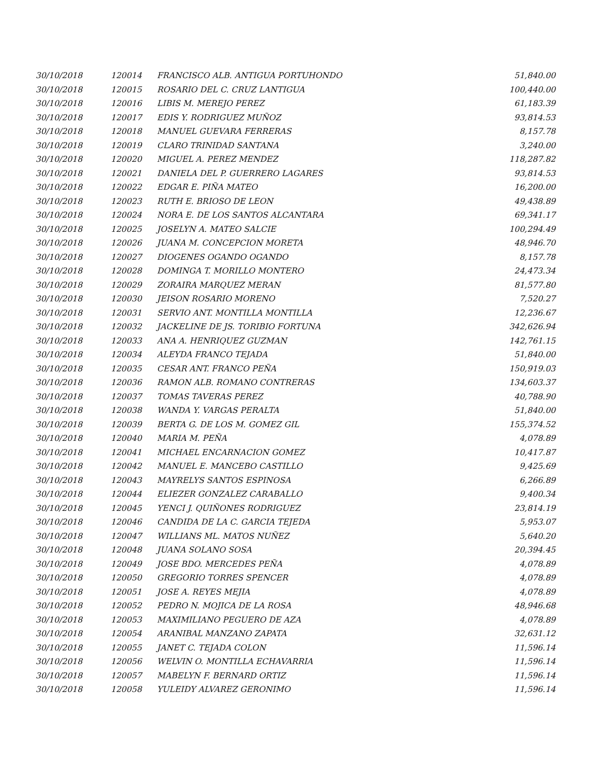| 30/10/2018 | 120014 | FRANCISCO ALB. ANTIGUA PORTUHONDO | 51,840.00 |
| 30/10/2018 | 120015 | ROSARIO DEL C. CRUZ LANTIGUA | 100,440.00 |
| 30/10/2018 | 120016 | LIBIS M. MEREJO PEREZ | 61,183.39 |
| 30/10/2018 | 120017 | EDIS Y. RODRIGUEZ MUÑOZ | 93,814.53 |
| 30/10/2018 | 120018 | MANUEL GUEVARA FERRERAS | 8,157.78 |
| 30/10/2018 | 120019 | CLARO TRINIDAD SANTANA | 3,240.00 |
| 30/10/2018 | 120020 | MIGUEL A. PEREZ MENDEZ | 118,287.82 |
| 30/10/2018 | 120021 | DANIELA DEL P. GUERRERO LAGARES | 93,814.53 |
| 30/10/2018 | 120022 | EDGAR E. PIÑA MATEO | 16,200.00 |
| 30/10/2018 | 120023 | RUTH E. BRIOSO DE LEON | 49,438.89 |
| 30/10/2018 | 120024 | NORA E. DE LOS SANTOS ALCANTARA | 69,341.17 |
| 30/10/2018 | 120025 | JOSELYN A. MATEO SALCIE | 100,294.49 |
| 30/10/2018 | 120026 | JUANA M. CONCEPCION MORETA | 48,946.70 |
| 30/10/2018 | 120027 | DIOGENES OGANDO OGANDO | 8,157.78 |
| 30/10/2018 | 120028 | DOMINGA T. MORILLO MONTERO | 24,473.34 |
| 30/10/2018 | 120029 | ZORAIRA MARQUEZ MERAN | 81,577.80 |
| 30/10/2018 | 120030 | JEISON ROSARIO MORENO | 7,520.27 |
| 30/10/2018 | 120031 | SERVIO ANT. MONTILLA MONTILLA | 12,236.67 |
| 30/10/2018 | 120032 | JACKELINE DE JS. TORIBIO FORTUNA | 342,626.94 |
| 30/10/2018 | 120033 | ANA A. HENRIQUEZ GUZMAN | 142,761.15 |
| 30/10/2018 | 120034 | ALEYDA FRANCO TEJADA | 51,840.00 |
| 30/10/2018 | 120035 | CESAR ANT. FRANCO PEÑA | 150,919.03 |
| 30/10/2018 | 120036 | RAMON ALB. ROMANO CONTRERAS | 134,603.37 |
| 30/10/2018 | 120037 | TOMAS TAVERAS PEREZ | 40,788.90 |
| 30/10/2018 | 120038 | WANDA Y. VARGAS PERALTA | 51,840.00 |
| 30/10/2018 | 120039 | BERTA G. DE LOS M. GOMEZ GIL | 155,374.52 |
| 30/10/2018 | 120040 | MARIA M. PEÑA | 4,078.89 |
| 30/10/2018 | 120041 | MICHAEL ENCARNACION GOMEZ | 10,417.87 |
| 30/10/2018 | 120042 | MANUEL E. MANCEBO CASTILLO | 9,425.69 |
| 30/10/2018 | 120043 | MAYRELYS SANTOS ESPINOSA | 6,266.89 |
| 30/10/2018 | 120044 | ELIEZER GONZALEZ CARABALLO | 9,400.34 |
| 30/10/2018 | 120045 | YENCI J. QUIÑONES RODRIGUEZ | 23,814.19 |
| 30/10/2018 | 120046 | CANDIDA DE LA C. GARCIA TEJEDA | 5,953.07 |
| 30/10/2018 | 120047 | WILLIANS ML. MATOS NUÑEZ | 5,640.20 |
| 30/10/2018 | 120048 | JUANA SOLANO SOSA | 20,394.45 |
| 30/10/2018 | 120049 | JOSE BDO. MERCEDES PEÑA | 4,078.89 |
| 30/10/2018 | 120050 | GREGORIO TORRES SPENCER | 4,078.89 |
| 30/10/2018 | 120051 | JOSE A. REYES MEJIA | 4,078.89 |
| 30/10/2018 | 120052 | PEDRO N. MOJICA DE LA ROSA | 48,946.68 |
| 30/10/2018 | 120053 | MAXIMILIANO PEGUERO DE AZA | 4,078.89 |
| 30/10/2018 | 120054 | ARANIBAL MANZANO ZAPATA | 32,631.12 |
| 30/10/2018 | 120055 | JANET C. TEJADA COLON | 11,596.14 |
| 30/10/2018 | 120056 | WELVIN O. MONTILLA ECHAVARRIA | 11,596.14 |
| 30/10/2018 | 120057 | MABELYN F. BERNARD ORTIZ | 11,596.14 |
| 30/10/2018 | 120058 | YULEIDY ALVAREZ GERONIMO | 11,596.14 |